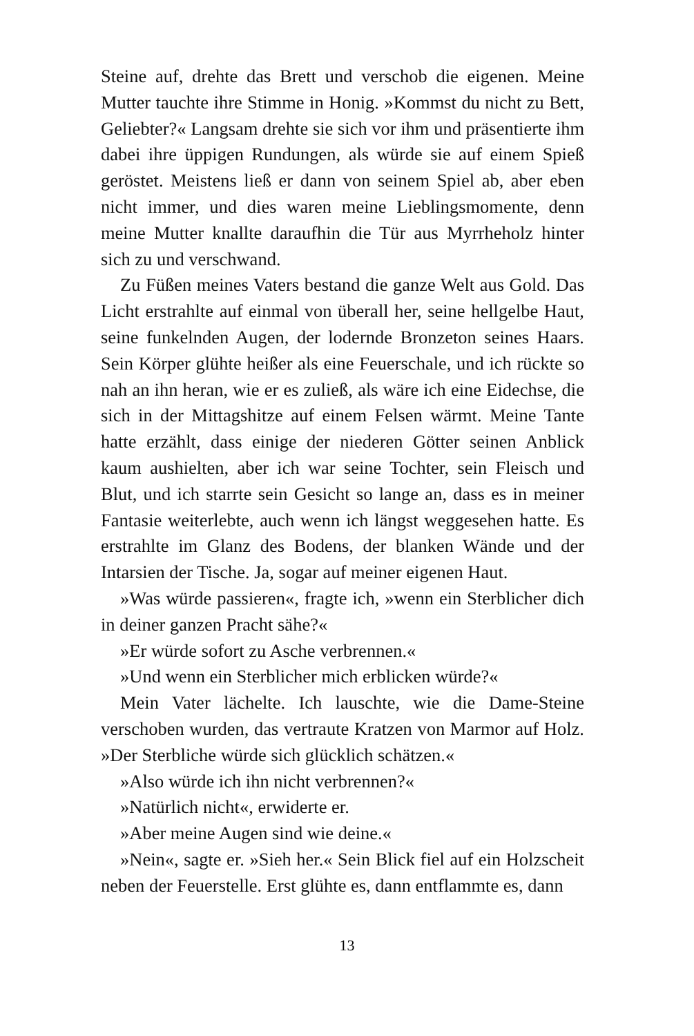Steine auf, drehte das Brett und verschob die eigenen. Meine Mutter tauchte ihre Stimme in Honig. »Kommst du nicht zu Bett, Geliebter?« Langsam drehte sie sich vor ihm und präsentierte ihm dabei ihre üppigen Rundungen, als würde sie auf einem Spieß geröstet. Meistens ließ er dann von seinem Spiel ab, aber eben nicht immer, und dies waren meine Lieblingsmomente, denn meine Mutter knallte daraufhin die Tür aus Myrrheholz hinter sich zu und verschwand.
Zu Füßen meines Vaters bestand die ganze Welt aus Gold. Das Licht erstrahlte auf einmal von überall her, seine hellgelbe Haut, seine funkelnden Augen, der lodernde Bronzeton seines Haars. Sein Körper glühte heißer als eine Feuerschale, und ich rückte so nah an ihn heran, wie er es zuließ, als wäre ich eine Eidechse, die sich in der Mittagshitze auf einem Felsen wärmt. Meine Tante hatte erzählt, dass einige der niederen Götter seinen Anblick kaum aushielten, aber ich war seine Tochter, sein Fleisch und Blut, und ich starrte sein Gesicht so lange an, dass es in meiner Fantasie weiterlebte, auch wenn ich längst weggesehen hatte. Es erstrahlte im Glanz des Bodens, der blanken Wände und der Intarsien der Tische. Ja, sogar auf meiner eigenen Haut.
»Was würde passieren«, fragte ich, »wenn ein Sterblicher dich in deiner ganzen Pracht sähe?«
»Er würde sofort zu Asche verbrennen.«
»Und wenn ein Sterblicher mich erblicken würde?«
Mein Vater lächelte. Ich lauschte, wie die Dame-Steine verschoben wurden, das vertraute Kratzen von Marmor auf Holz. »Der Sterbliche würde sich glücklich schätzen.«
»Also würde ich ihn nicht verbrennen?«
»Natürlich nicht«, erwiderte er.
»Aber meine Augen sind wie deine.«
»Nein«, sagte er. »Sieh her.« Sein Blick fiel auf ein Holzscheit neben der Feuerstelle. Erst glühte es, dann entflammte es, dann
13